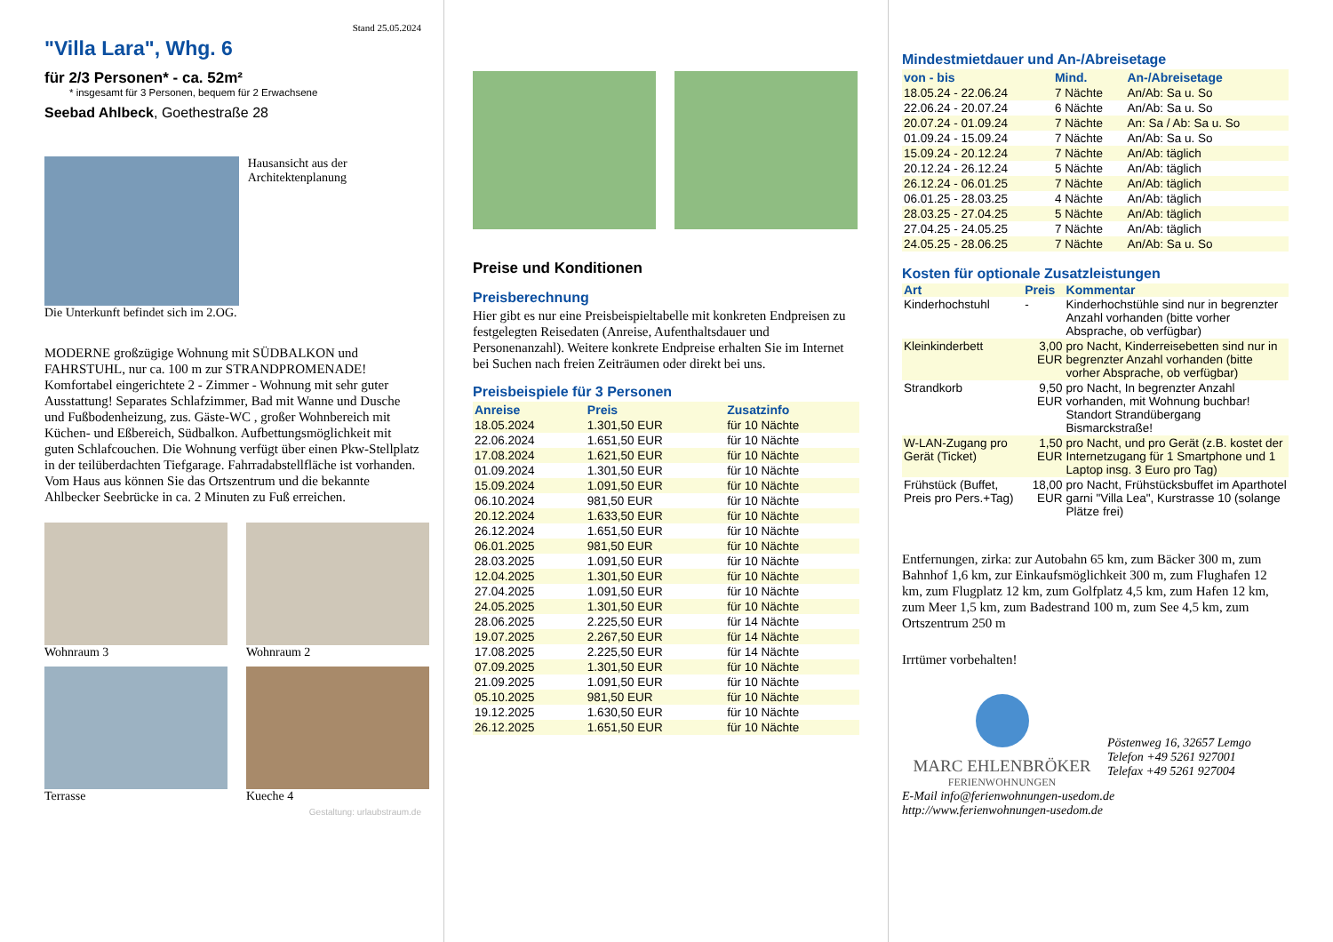Stand 25.05.2024
"Villa Lara", Whg. 6
für 2/3 Personen* - ca. 52m²
* insgesamt für 3 Personen, bequem für 2 Erwachsene
Seebad Ahlbeck, Goethestraße 28
Hausansicht aus der Architektenplanung
Die Unterkunft befindet sich im 2.OG.
MODERNE großzügige Wohnung mit SÜDBALKON und FAHRSTUHL, nur ca. 100 m zur STRANDPROMENADE! Komfortabel eingerichtete 2 - Zimmer - Wohnung mit sehr guter Ausstattung! Separates Schlafzimmer, Bad mit Wanne und Dusche und Fußbodenheizung, zus. Gäste-WC , großer Wohnbereich mit Küchen- und Eßbereich, Südbalkon. Aufbettungsmöglichkeit mit guten Schlafcouchen. Die Wohnung verfügt über einen Pkw-Stellplatz in der teilüberdachten Tiefgarage. Fahrradabstellfläche ist vorhanden. Vom Haus aus können Sie das Ortszentrum und die bekannte Ahlbecker Seebrücke in ca. 2 Minuten zu Fuß erreichen.
Wohnraum 3
Wohnraum 2
Terrasse
Kueche 4
Gestaltung: urlaubstraum.de
Karlshagen Zinnowitz Usedom Wolgast Züssow Karlsburg Bansin Heringsdorf Ahlbeck Anklam Polen
Preise und Konditionen
Preisberechnung
Hier gibt es nur eine Preisbeispieltabelle mit konkreten Endpreisen zu festgelegten Reisedaten (Anreise, Aufenthaltsdauer und Personenanzahl). Weitere konkrete Endpreise erhalten Sie im Internet bei Suchen nach freien Zeiträumen oder direkt bei uns.
Preisbeispiele für 3 Personen
| Anreise | Preis | Zusatzinfo |
| --- | --- | --- |
| 18.05.2024 | 1.301,50 EUR | für 10 Nächte |
| 22.06.2024 | 1.651,50 EUR | für 10 Nächte |
| 17.08.2024 | 1.621,50 EUR | für 10 Nächte |
| 01.09.2024 | 1.301,50 EUR | für 10 Nächte |
| 15.09.2024 | 1.091,50 EUR | für 10 Nächte |
| 06.10.2024 | 981,50 EUR | für 10 Nächte |
| 20.12.2024 | 1.633,50 EUR | für 10 Nächte |
| 26.12.2024 | 1.651,50 EUR | für 10 Nächte |
| 06.01.2025 | 981,50 EUR | für 10 Nächte |
| 28.03.2025 | 1.091,50 EUR | für 10 Nächte |
| 12.04.2025 | 1.301,50 EUR | für 10 Nächte |
| 27.04.2025 | 1.091,50 EUR | für 10 Nächte |
| 24.05.2025 | 1.301,50 EUR | für 10 Nächte |
| 28.06.2025 | 2.225,50 EUR | für 14 Nächte |
| 19.07.2025 | 2.267,50 EUR | für 14 Nächte |
| 17.08.2025 | 2.225,50 EUR | für 14 Nächte |
| 07.09.2025 | 1.301,50 EUR | für 10 Nächte |
| 21.09.2025 | 1.091,50 EUR | für 10 Nächte |
| 05.10.2025 | 981,50 EUR | für 10 Nächte |
| 19.12.2025 | 1.630,50 EUR | für 10 Nächte |
| 26.12.2025 | 1.651,50 EUR | für 10 Nächte |
Mindestmietdauer und An-/Abreisetage
| von - bis | Mind. | An-/Abreisetage |
| --- | --- | --- |
| 18.05.24 - 22.06.24 | 7 Nächte | An/Ab: Sa u. So |
| 22.06.24 - 20.07.24 | 6 Nächte | An/Ab: Sa u. So |
| 20.07.24 - 01.09.24 | 7 Nächte | An: Sa / Ab: Sa u. So |
| 01.09.24 - 15.09.24 | 7 Nächte | An/Ab: Sa u. So |
| 15.09.24 - 20.12.24 | 7 Nächte | An/Ab: täglich |
| 20.12.24 - 26.12.24 | 5 Nächte | An/Ab: täglich |
| 26.12.24 - 06.01.25 | 7 Nächte | An/Ab: täglich |
| 06.01.25 - 28.03.25 | 4 Nächte | An/Ab: täglich |
| 28.03.25 - 27.04.25 | 5 Nächte | An/Ab: täglich |
| 27.04.25 - 24.05.25 | 7 Nächte | An/Ab: täglich |
| 24.05.25 - 28.06.25 | 7 Nächte | An/Ab: Sa u. So |
Kosten für optionale Zusatzleistungen
| Art | Preis | Kommentar |
| --- | --- | --- |
| Kinderhochstuhl | - | Kinderhochstühle sind nur in begrenzter Anzahl vorhanden (bitte vorher Absprache, ob verfügbar) |
| Kleinkinderbett | 3,00 EUR | pro Nacht, Kinderreisebetten sind nur in begrenzter Anzahl vorhanden (bitte vorher Absprache, ob verfügbar) |
| Strandkorb | 9,50 EUR | pro Nacht, In begrenzter Anzahl vorhanden, mit Wohnung buchbar! Standort Strandübergang Bismarckstraße! |
| W-LAN-Zugang pro Gerät (Ticket) | 1,50 EUR | pro Nacht, und pro Gerät (z.B. kostet der Internetzugang für 1 Smartphone und 1 Laptop insg. 3 Euro pro Tag) |
| Frühstück (Buffet, Preis pro Pers.+Tag) | 18,00 EUR | pro Nacht, Frühstücksbuffet im Aparthotel garni "Villa Lea", Kurstrasse 10 (solange Plätze frei) |
Entfernungen, zirka: zur Autobahn 65 km, zum Bäcker 300 m, zum Bahnhof 1,6 km, zur Einkaufsmöglichkeit 300 m, zum Flughafen 12 km, zum Flugplatz 12 km, zum Golfplatz 4,5 km, zum Hafen 12 km, zum Meer 1,5 km, zum Badestrand 100 m, zum See 4,5 km, zum Ortszentrum 250 m
Irrtümer vorbehalten!
MARC EHLENBRÖKER
FERIENWOHNUNGEN
Pöstenweg 16, 32657 Lemgo
Telefon +49 5261 927001
Telefax +49 5261 927004
E-Mail info@ferienwohnungen-usedom.de
http://www.ferienwohnungen-usedom.de